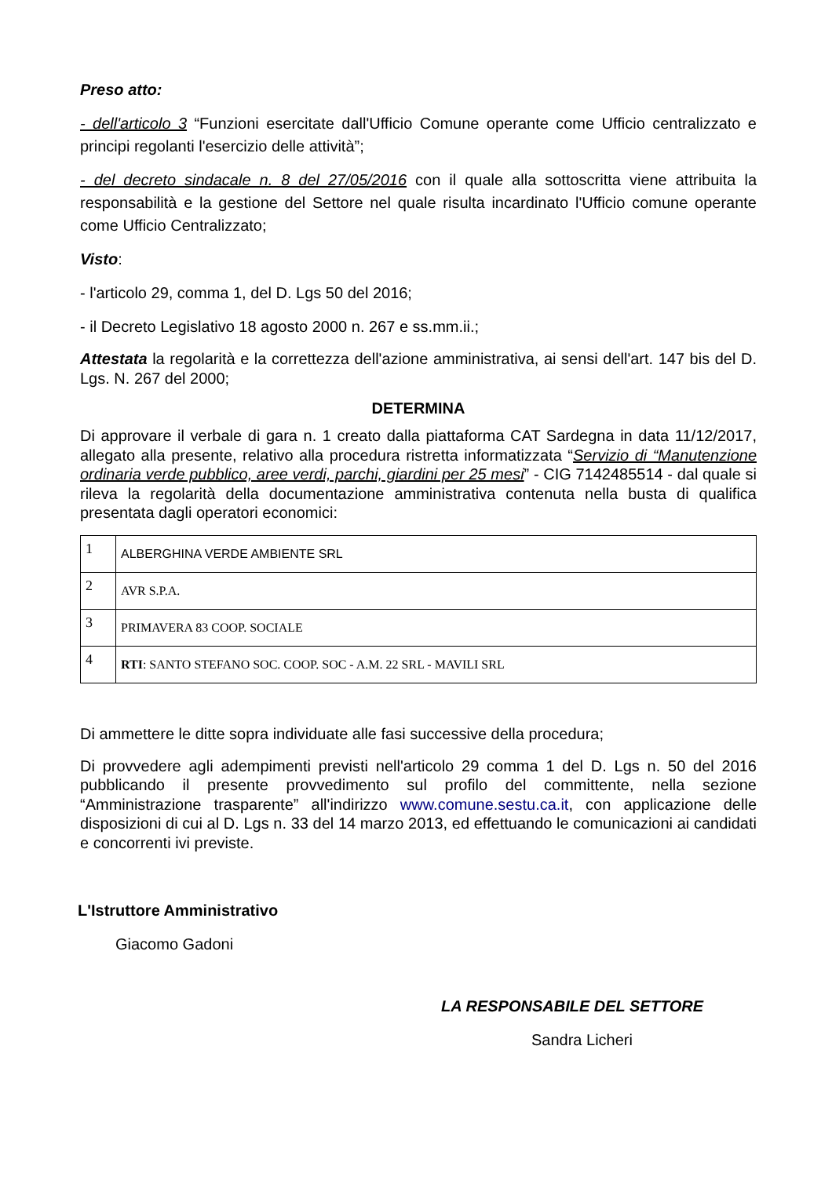Preso atto:
- dell'articolo 3 “Funzioni esercitate dall'Ufficio Comune operante come Ufficio centralizzato e principi regolanti l'esercizio delle attività”;
- del decreto sindacale n. 8 del 27/05/2016 con il quale alla sottoscritta viene attribuita la responsabilità e la gestione del Settore nel quale risulta incardinato l'Ufficio comune operante come Ufficio Centralizzato;
Visto:
- l'articolo 29, comma 1, del D. Lgs 50 del 2016;
- il Decreto Legislativo 18 agosto 2000 n. 267 e ss.mm.ii.;
Attestata la regolarità e la correttezza dell'azione amministrativa, ai sensi dell'art. 147 bis del D. Lgs. N. 267 del 2000;
DETERMINA
Di approvare il verbale di gara n. 1 creato dalla piattaforma CAT Sardegna in data 11/12/2017, allegato alla presente, relativo alla procedura ristretta informatizzata “Servizio di “Manutenzione ordinaria verde pubblico, aree verdi, parchi, giardini per 25 mesi” - CIG 7142485514 - dal quale si rileva la regolarità della documentazione amministrativa contenuta nella busta di qualifica presentata dagli operatori economici:
| 1 | ALBERGHINA VERDE AMBIENTE SRL |
| 2 | AVR S.P.A. |
| 3 | PRIMAVERA 83 COOP. SOCIALE |
| 4 | RTI : SANTO STEFANO SOC. COOP. SOC - A.M. 22 SRL - MAVILI SRL |
Di ammettere le ditte sopra individuate alle fasi successive della procedura;
Di provvedere agli adempimenti previsti nell'articolo 29 comma 1 del D. Lgs n. 50 del 2016 pubblicando il presente provvedimento sul profilo del committente, nella sezione “Amministrazione trasparente” all'indirizzo www.comune.sestu.ca.it, con applicazione delle disposizioni di cui al D. Lgs n. 33 del 14 marzo 2013, ed effettuando le comunicazioni ai candidati e concorrenti ivi previste.
L'Istruttore Amministrativo
Giacomo Gadoni
LA RESPONSABILE DEL SETTORE
Sandra Licheri